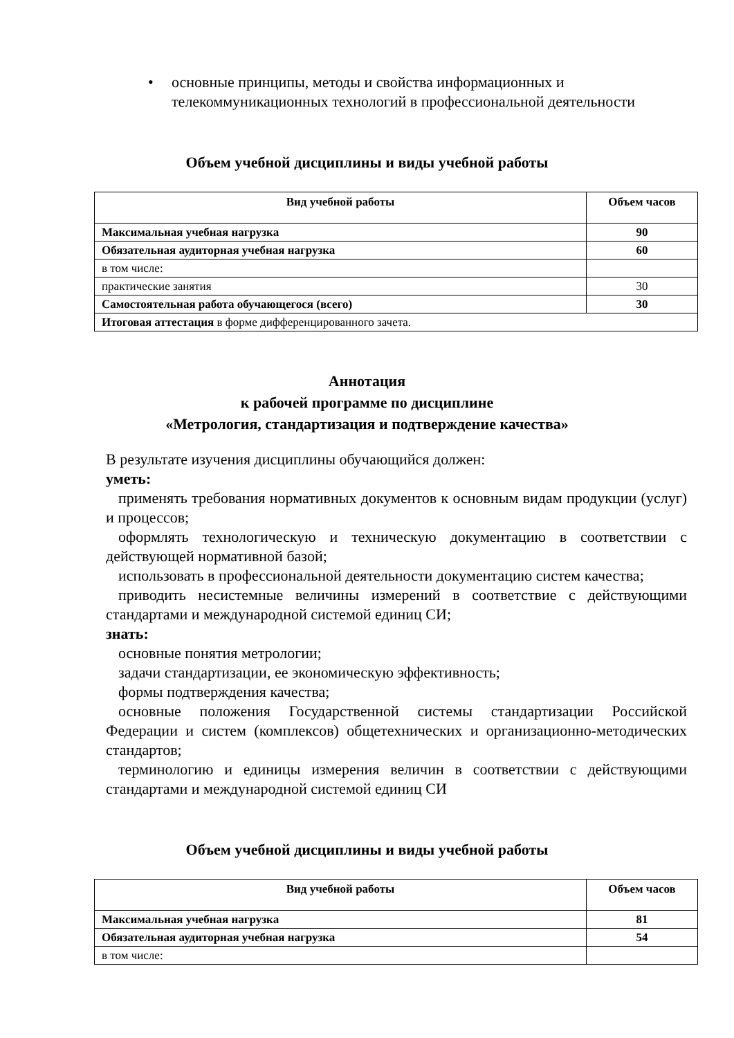• основные принципы, методы и свойства информационных и телекоммуникационных технологий в профессиональной деятельности
Объем учебной дисциплины и виды учебной работы
| Вид учебной работы | Объем часов |
| --- | --- |
| Максимальная учебная нагрузка | 90 |
| Обязательная аудиторная учебная нагрузка | 60 |
| в том числе: | |
| практические занятия | 30 |
| Самостоятельная работа обучающегося (всего) | 30 |
| Итоговая аттестация в форме дифференцированного зачета. | |
Аннотация
к рабочей программе по дисциплине
«Метрология, стандартизация и подтверждение качества»
В результате изучения дисциплины обучающийся должен:
уметь:
применять требования нормативных документов к основным видам продукции (услуг) и процессов;
оформлять технологическую и техническую документацию в соответствии с действующей нормативной базой;
использовать в профессиональной деятельности документацию систем качества;
приводить несистемные величины измерений в соответствие с действующими стандартами и международной системой единиц СИ;
знать:
основные понятия метрологии;
задачи стандартизации, ее экономическую эффективность;
формы подтверждения качества;
основные положения Государственной системы стандартизации Российской Федерации и систем (комплексов) общетехнических и организационно-методических стандартов;
терминологию и единицы измерения величин в соответствии с действующими стандартами и международной системой единиц СИ
Объем учебной дисциплины и виды учебной работы
| Вид учебной работы | Объем часов |
| --- | --- |
| Максимальная учебная нагрузка | 81 |
| Обязательная аудиторная учебная нагрузка | 54 |
| в том числе: | |